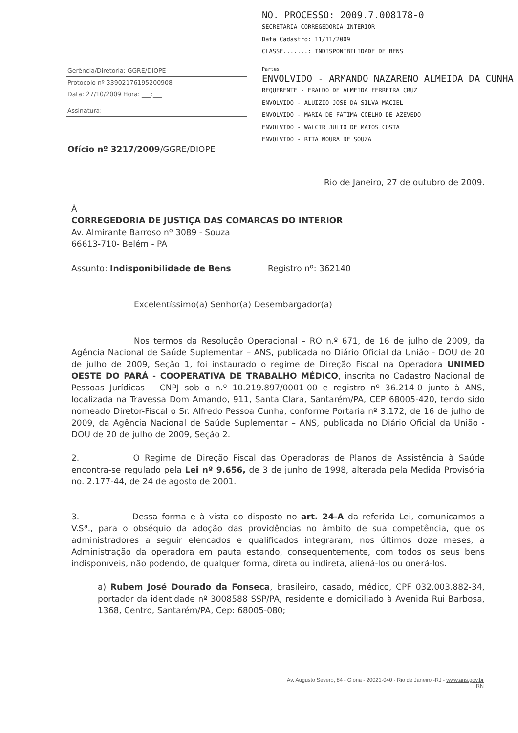Gerência/Diretoria: GGRE/DIOPE
Protocolo nº 33902176195200908
Data: 27/10/2009 Hora: ___:___
Assinatura:
Ofício nº 3217/2009/GGRE/DIOPE
NO. PROCESSO: 2009.7.008178-0
SECRETARIA CORREGEDORIA INTERIOR
Data Cadastro: 11/11/2009
CLASSE.......: INDISPONIBILIDADE DE BENS
Partes
ENVOLVIDO - ARMANDO NAZARENO ALMEIDA DA CUNHA
REQUERENTE - ERALDO DE ALMEIDA FERREIRA CRUZ
ENVOLVIDO - ALUIZIO JOSE DA SILVA MACIEL
ENVOLVIDO - MARIA DE FATIMA COELHO DE AZEVEDO
ENVOLVIDO - WALCIR JULIO DE MATOS COSTA
ENVOLVIDO - RITA MOURA DE SOUZA
Rio de Janeiro, 27 de outubro de 2009.
À
CORREGEDORIA DE JUSTIÇA DAS COMARCAS DO INTERIOR
Av. Almirante Barroso nº 3089 - Souza
66613-710- Belém - PA
Assunto: Indisponibilidade de Bens Registro nº: 362140
Excelentíssimo(a) Senhor(a) Desembargador(a)
Nos termos da Resolução Operacional – RO n.º 671, de 16 de julho de 2009, da Agência Nacional de Saúde Suplementar – ANS, publicada no Diário Oficial da União - DOU de 20 de julho de 2009, Seção 1, foi instaurado o regime de Direção Fiscal na Operadora UNIMED OESTE DO PARÁ - COOPERATIVA DE TRABALHO MÉDICO, inscrita no Cadastro Nacional de Pessoas Jurídicas – CNPJ sob o n.º 10.219.897/0001-00 e registro nº 36.214-0 junto à ANS, localizada na Travessa Dom Amando, 911, Santa Clara, Santarém/PA, CEP 68005-420, tendo sido nomeado Diretor-Fiscal o Sr. Alfredo Pessoa Cunha, conforme Portaria nº 3.172, de 16 de julho de 2009, da Agência Nacional de Saúde Suplementar – ANS, publicada no Diário Oficial da União - DOU de 20 de julho de 2009, Seção 2.
2. O Regime de Direção Fiscal das Operadoras de Planos de Assistência à Saúde encontra-se regulado pela Lei nº 9.656, de 3 de junho de 1998, alterada pela Medida Provisória no. 2.177-44, de 24 de agosto de 2001.
3. Dessa forma e à vista do disposto no art. 24-A da referida Lei, comunicamos a V.Sª., para o obséquio da adoção das providências no âmbito de sua competência, que os administradores a seguir elencados e qualificados integraram, nos últimos doze meses, a Administração da operadora em pauta estando, consequentemente, com todos os seus bens indisponíveis, não podendo, de qualquer forma, direta ou indireta, aliená-los ou onerá-los.
a) Rubem José Dourado da Fonseca, brasileiro, casado, médico, CPF 032.003.882-34, portador da identidade nº 3008588 SSP/PA, residente e domiciliado à Avenida Rui Barbosa, 1368, Centro, Santarém/PA, Cep: 68005-080;
Av. Augusto Severo, 84 - Glória - 20021-040 - Rio de Janeiro -RJ - www.ans.gov.br
RN